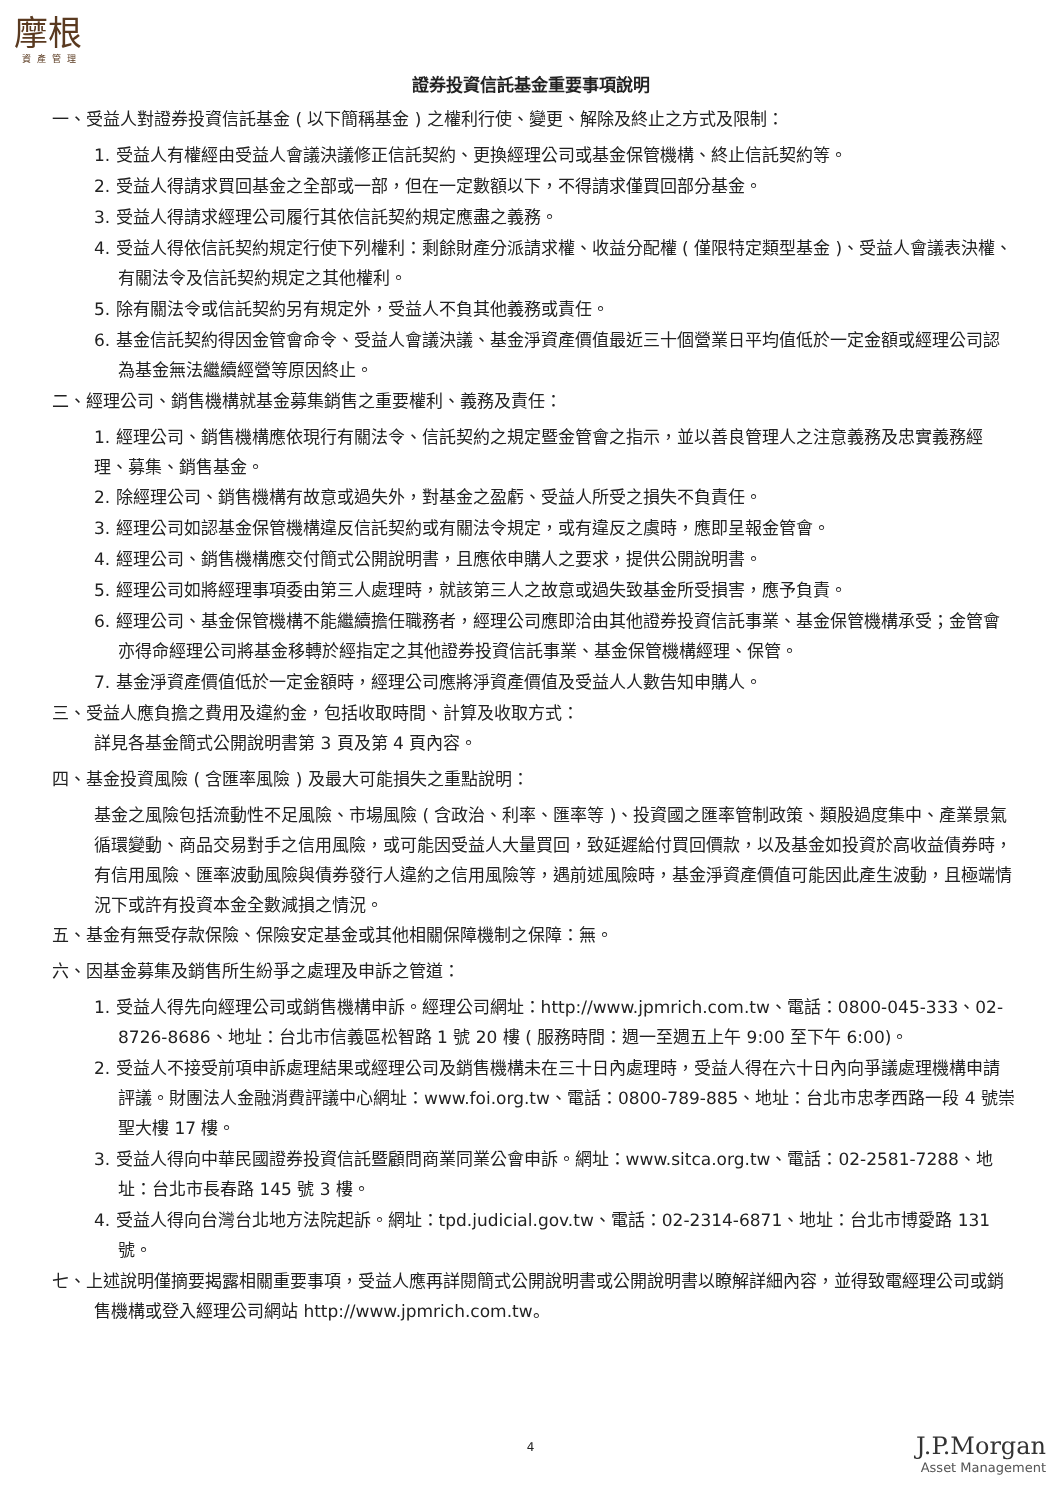摩根
資產管理
證券投資信託基金重要事項說明
一、受益人對證券投資信託基金 ( 以下簡稱基金 ) 之權利行使、變更、解除及終止之方式及限制：
1. 受益人有權經由受益人會議決議修正信託契約、更換經理公司或基金保管機構、終止信託契約等。
2. 受益人得請求買回基金之全部或一部，但在一定數額以下，不得請求僅買回部分基金。
3. 受益人得請求經理公司履行其依信託契約規定應盡之義務。
4. 受益人得依信託契約規定行使下列權利：剩餘財產分派請求權、收益分配權 ( 僅限特定類型基金 )、受益人會議表決權、有關法令及信託契約規定之其他權利。
5. 除有關法令或信託契約另有規定外，受益人不負其他義務或責任。
6. 基金信託契約得因金管會命令、受益人會議決議、基金淨資產價值最近三十個營業日平均值低於一定金額或經理公司認為基金無法繼續經營等原因終止。
二、經理公司、銷售機構就基金募集銷售之重要權利、義務及責任：
1. 經理公司、銷售機構應依現行有關法令、信託契約之規定暨金管會之指示，並以善良管理人之注意義務及忠實義務經理、募集、銷售基金。
2. 除經理公司、銷售機構有故意或過失外，對基金之盈虧、受益人所受之損失不負責任。
3. 經理公司如認基金保管機構違反信託契約或有關法令規定，或有違反之虞時，應即呈報金管會。
4. 經理公司、銷售機構應交付簡式公開說明書，且應依申購人之要求，提供公開說明書。
5. 經理公司如將經理事項委由第三人處理時，就該第三人之故意或過失致基金所受損害，應予負責。
6. 經理公司、基金保管機構不能繼續擔任職務者，經理公司應即洽由其他證券投資信託事業、基金保管機構承受；金管會亦得命經理公司將基金移轉於經指定之其他證券投資信託事業、基金保管機構經理、保管。
7. 基金淨資產價值低於一定金額時，經理公司應將淨資產價值及受益人人數告知申購人。
三、受益人應負擔之費用及違約金，包括收取時間、計算及收取方式：
詳見各基金簡式公開說明書第 3 頁及第 4 頁內容。
四、基金投資風險 ( 含匯率風險 ) 及最大可能損失之重點說明：
基金之風險包括流動性不足風險、市場風險 ( 含政治、利率、匯率等 )、投資國之匯率管制政策、類股過度集中、產業景氣循環變動、商品交易對手之信用風險，或可能因受益人大量買回，致延遲給付買回價款，以及基金如投資於高收益債券時，有信用風險、匯率波動風險與債券發行人違約之信用風險等，遇前述風險時，基金淨資產價值可能因此產生波動，且極端情況下或許有投資本金全數減損之情況。
五、基金有無受存款保險、保險安定基金或其他相關保障機制之保障：無。
六、因基金募集及銷售所生紛爭之處理及申訴之管道：
1. 受益人得先向經理公司或銷售機構申訴。經理公司網址：http://www.jpmrich.com.tw、電話：0800-045-333、02-8726-8686、地址：台北市信義區松智路 1 號 20 樓 ( 服務時間：週一至週五上午 9:00 至下午 6:00)。
2. 受益人不接受前項申訴處理結果或經理公司及銷售機構未在三十日內處理時，受益人得在六十日內向爭議處理機構申請評議。財團法人金融消費評議中心網址：www.foi.org.tw、電話：0800-789-885、地址：台北市忠孝西路一段 4 號崇聖大樓 17 樓。
3. 受益人得向中華民國證券投資信託暨顧問商業同業公會申訴。網址：www.sitca.org.tw、電話：02-2581-7288、地址：台北市長春路 145 號 3 樓。
4. 受益人得向台灣台北地方法院起訴。網址：tpd.judicial.gov.tw、電話：02-2314-6871、地址：台北市博愛路 131 號。
七、上述說明僅摘要揭露相關重要事項，受益人應再詳閱簡式公開說明書或公開說明書以瞭解詳細內容，並得致電經理公司或銷售機構或登入經理公司網站 http://www.jpmrich.com.tw。
4
J.P.Morgan
Asset Management